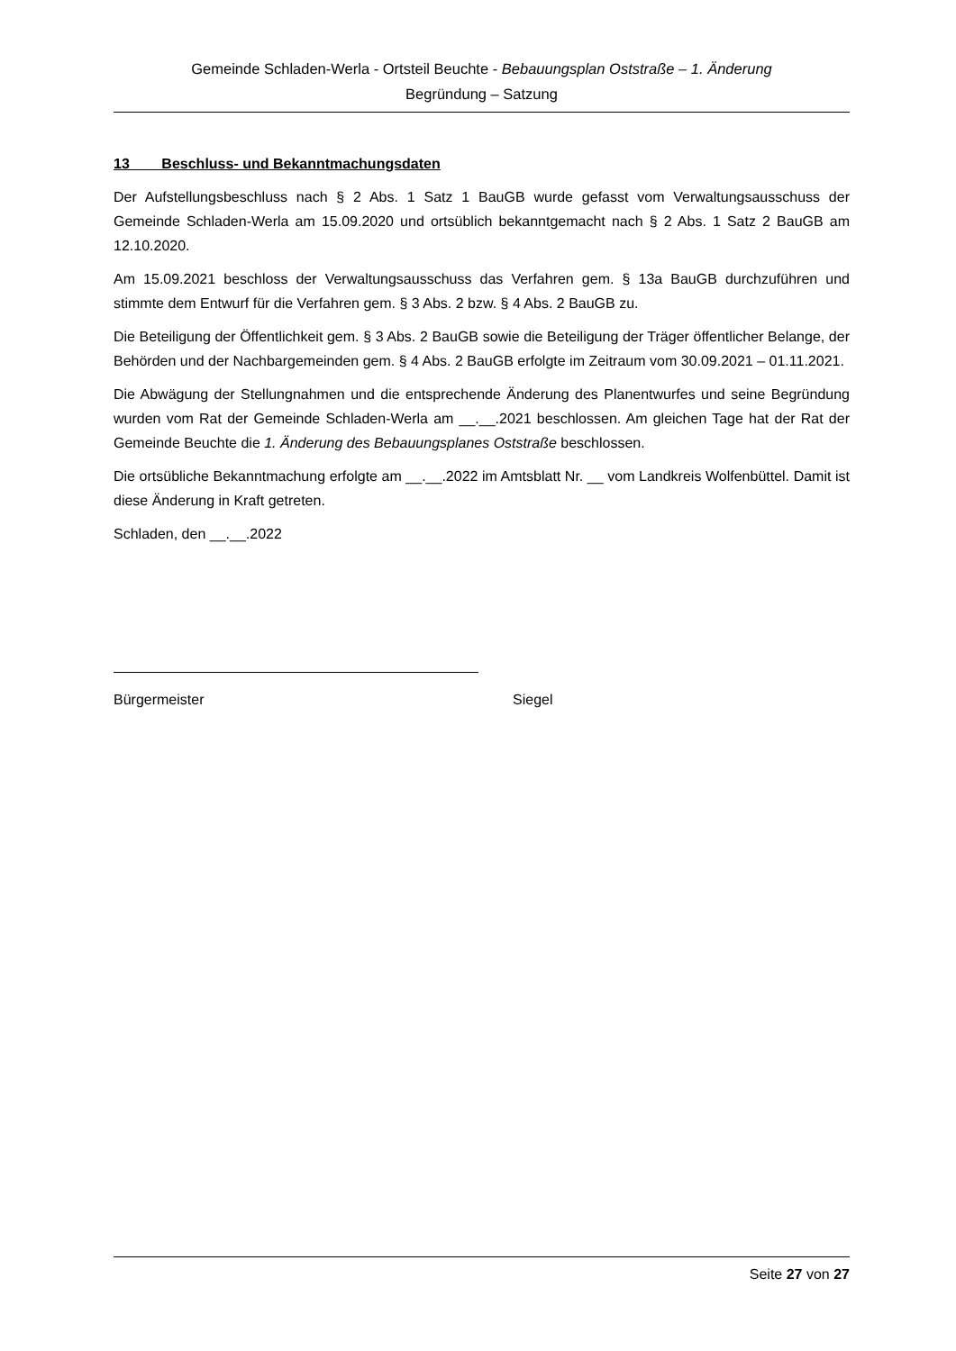Gemeinde Schladen-Werla - Ortsteil Beuchte - Bebauungsplan Oststraße – 1. Änderung
Begründung – Satzung
13 Beschluss- und Bekanntmachungsdaten
Der Aufstellungsbeschluss nach § 2 Abs. 1 Satz 1 BauGB wurde gefasst vom Verwaltungsausschuss der Gemeinde Schladen-Werla am 15.09.2020 und ortsüblich bekanntgemacht nach § 2 Abs. 1 Satz 2 BauGB am 12.10.2020.
Am 15.09.2021 beschloss der Verwaltungsausschuss das Verfahren gem. § 13a BauGB durchzuführen und stimmte dem Entwurf für die Verfahren gem. § 3 Abs. 2 bzw. § 4 Abs. 2 BauGB zu.
Die Beteiligung der Öffentlichkeit gem. § 3 Abs. 2 BauGB sowie die Beteiligung der Träger öffentlicher Belange, der Behörden und der Nachbargemeinden gem. § 4 Abs. 2 BauGB erfolgte im Zeitraum vom 30.09.2021 – 01.11.2021.
Die Abwägung der Stellungnahmen und die entsprechende Änderung des Planentwurfes und seine Begründung wurden vom Rat der Gemeinde Schladen-Werla am __.__.2021 beschlossen. Am gleichen Tage hat der Rat der Gemeinde Beuchte die 1. Änderung des Bebauungsplanes Oststraße beschlossen.
Die ortsübliche Bekanntmachung erfolgte am __.__.2022 im Amtsblatt Nr. __ vom Landkreis Wolfenbüttel. Damit ist diese Änderung in Kraft getreten.
Schladen, den __.__.2022
Bürgermeister Siegel
Seite 27 von 27